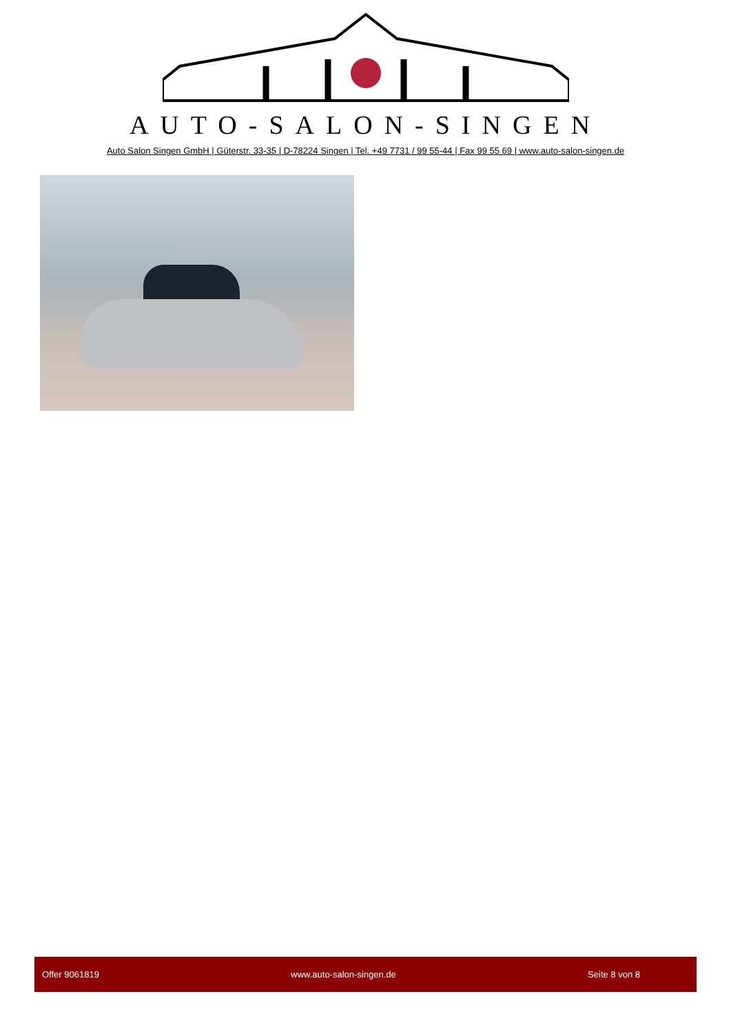AUTO-SALON-SINGEN
Auto Salon Singen GmbH | Güterstr. 33-35 | D-78224 Singen | Tel. +49 7731 / 99 55-44 | Fax 99 55 69 | www.auto-salon-singen.de
Offer 9061819 www.auto-salon-singen.de Seite 8 von 8